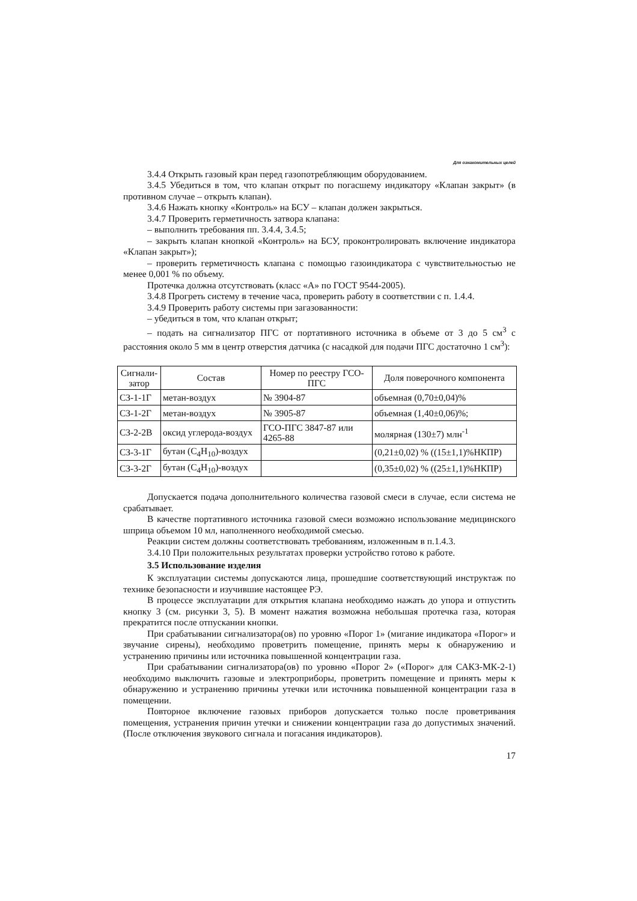Для ознакомительных целей
3.4.4 Открыть газовый кран перед газопотребляющим оборудованием.
3.4.5 Убедиться в том, что клапан открыт по погасшему индикатору «Клапан закрыт» (в противном случае – открыть клапан).
3.4.6 Нажать кнопку «Контроль» на БСУ – клапан должен закрыться.
3.4.7 Проверить герметичность затвора клапана:
– выполнить требования пп. 3.4.4, 3.4.5;
– закрыть клапан кнопкой «Контроль» на БСУ, проконтролировать включение индикатора «Клапан закрыт»);
– проверить герметичность клапана с помощью газоиндикатора с чувствительностью не менее 0,001 % по объему.
Протечка должна отсутствовать (класс «А» по ГОСТ 9544-2005).
3.4.8 Прогреть систему в течение часа, проверить работу в соответствии с п. 1.4.4.
3.4.9 Проверить работу системы при загазованности:
– убедиться в том, что клапан открыт;
– подать на сигнализатор ПГС от портативного источника в объеме от 3 до 5 см<sup>3</sup> с расстояния около 5 мм в центр отверстия датчика (с насадкой для подачи ПГС достаточно 1 см<sup>3</sup>):
| Сигнали-затор | Состав | Номер по реестру ГСО-ПГС | Доля поверочного компонента |
| --- | --- | --- | --- |
| СЗ-1-1Г | метан-воздух | № 3904-87 | объемная (0,70±0,04)% |
| СЗ-1-2Г | метан-воздух | № 3905-87 | объемная (1,40±0,06)%; |
| СЗ-2-2В | оксид углерода-воздух | ГСО-ПГС 3847-87 или 4265-88 | молярная (130±7) млн<sup>-1</sup> |
| СЗ-3-1Г | бутан (С<sub>4</sub>Н<sub>10</sub>)-воздух | | (0,21±0,02) % ((15±1,1)%НКПР) |
| СЗ-3-2Г | бутан (С<sub>4</sub>Н<sub>10</sub>)-воздух | | (0,35±0,02) % ((25±1,1)%НКПР) |
Допускается подача дополнительного количества газовой смеси в случае, если система не срабатывает.
В качестве портативного источника газовой смеси возможно использование медицинского шприца объемом 10 мл, наполненного необходимой смесью.
Реакции систем должны соответствовать требованиям, изложенным в п.1.4.3.
3.4.10 При положительных результатах проверки устройство готово к работе.
3.5 Использование изделия
К эксплуатации системы допускаются лица, прошедшие соответствующий инструктаж по технике безопасности и изучившие настоящее РЭ.
В процессе эксплуатации для открытия клапана необходимо нажать до упора и отпустить кнопку 3 (см. рисунки 3, 5). В момент нажатия возможна небольшая протечка газа, которая прекратится после отпускании кнопки.
При срабатывании сигнализатора(ов) по уровню «Порог 1» (мигание индикатора «Порог» и звучание сирены), необходимо проветрить помещение, принять меры к обнаружению и устранению причины или источника повышенной концентрации газа.
При срабатывании сигнализатора(ов) по уровню «Порог 2» («Порог» для САКЗ-МК-2-1) необходимо выключить газовые и электроприборы, проветрить помещение и принять меры к обнаружению и устранению причины утечки или источника повышенной концентрации газа в помещении.
Повторное включение газовых приборов допускается только после проветривания помещения, устранения причин утечки и снижении концентрации газа до допустимых значений. (После отключения звукового сигнала и погасания индикаторов).
17